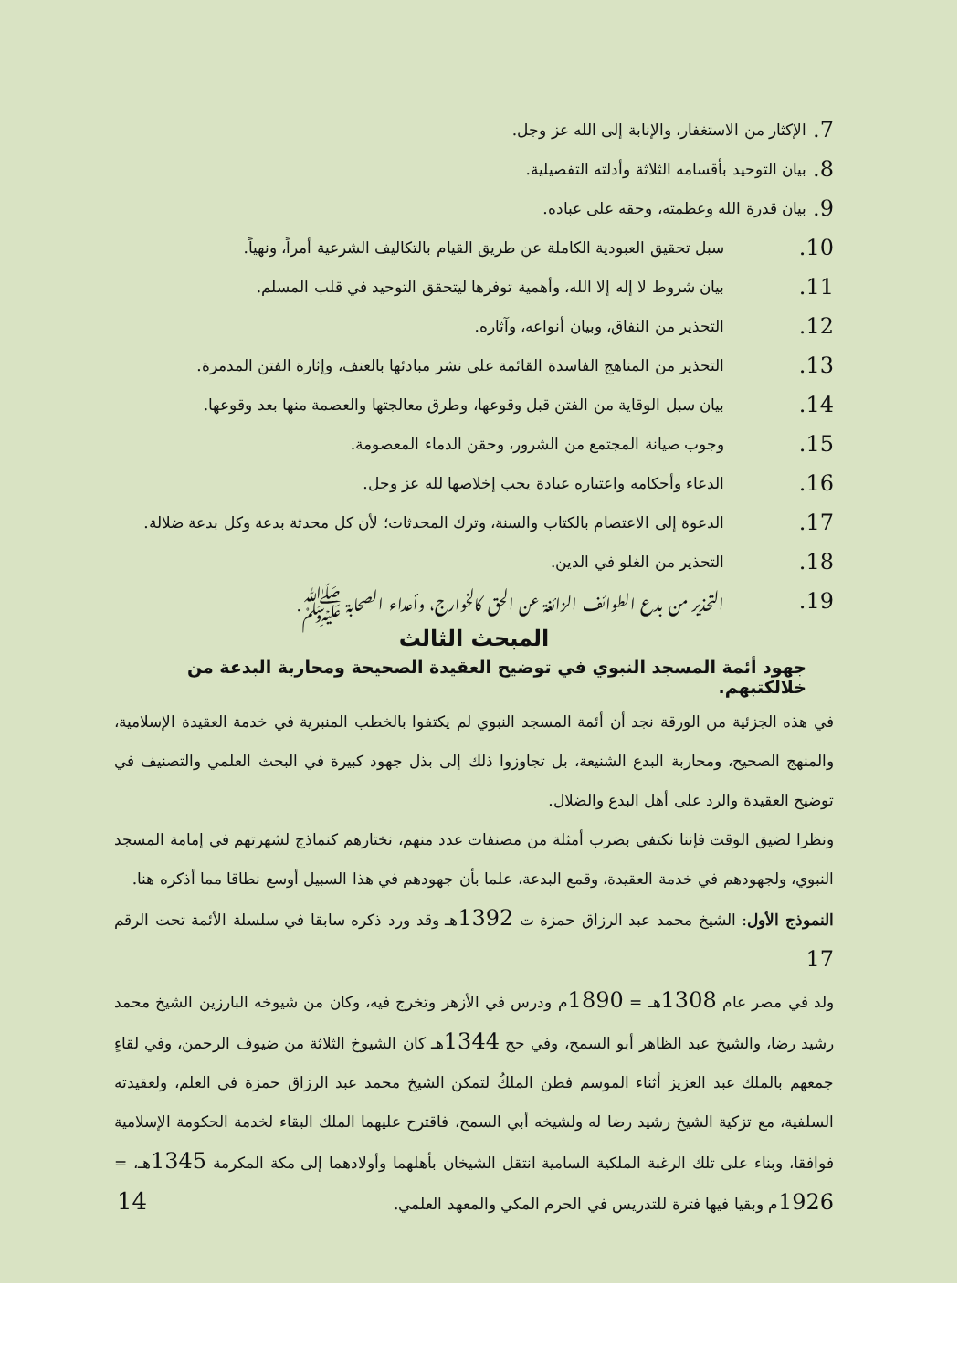7. الإكثار من الاستغفار، والإنابة إلى الله عز وجل.
8. بيان التوحيد بأقسامه الثلاثة وأدلته التفصيلية.
9. بيان قدرة الله وعظمته، وحقه على عباده.
10. سبل تحقيق العبودية الكاملة عن طريق القيام بالتكاليف الشرعية أمراً، ونهياً.
11. بيان شروط لا إله إلا الله، وأهمية توفرها ليتحقق التوحيد في قلب المسلم.
12. التحذير من النفاق، وبيان أنواعه، وآثاره.
13. التحذير من المناهج الفاسدة القائمة على نشر مبادئها بالعنف، وإثارة الفتن المدمرة.
14. بيان سبل الوقاية من الفتن قبل وقوعها، وطرق معالجتها والعصمة منها بعد وقوعها.
15. وجوب صيانة المجتمع من الشرور، وحقن الدماء المعصومة.
16. الدعاء وأحكامه واعتباره عبادة يجب إخلاصها لله عز وجل.
17. الدعوة إلى الاعتصام بالكتاب والسنة، وترك المحدثات؛ لأن كل محدثة بدعة وكل بدعة ضلالة.
18. التحذير من الغلو في الدين.
19. التحذير من بدع الطوائف الزائغة عن الحق كالخوارج، وأعداء الصحابة ﷺ.
المبحث الثالث
جهود أئمة المسجد النبوي في توضيح العقيدة الصحيحة ومحاربة البدعة من خلالكتبهم.
في هذه الجزئية من الورقة نجد أن أئمة المسجد النبوي لم يكتفوا بالخطب المنبرية في خدمة العقيدة الإسلامية، والمنهج الصحيح، ومحاربة البدع الشنيعة، بل تجاوزوا ذلك إلى بذل جهود كبيرة في البحث العلمي والتصنيف في توضيح العقيدة والرد على أهل البدع والضلال.
ونظرا لضيق الوقت فإننا نكتفي بضرب أمثلة من مصنفات عدد منهم، نختارهم كنماذج لشهرتهم في إمامة المسجد النبوي، ولجهودهم في خدمة العقيدة، وقمع البدعة، علما بأن جهودهم في هذا السبيل أوسع نطاقا مما أذكره هنا.
النموذج الأول: الشيخ محمد عبد الرزاق حمزة ت 1392هـ وقد ورد ذكره سابقا في سلسلة الأئمة تحت الرقم 17
ولد في مصر عام 1308هـ = 1890م ودرس في الأزهر وتخرج فيه، وكان من شيوخه البارزين الشيخ محمد رشيد رضا، والشيخ عبد الظاهر أبو السمح، وفي حج 1344هـ كان الشيوخ الثلاثة من ضيوف الرحمن، وفي لقاءٍ جمعهم بالملك عبد العزيز أثناء الموسم فطن الملكُ لتمكن الشيخ محمد عبد الرزاق حمزة في العلم، ولعقيدته السلفية، مع تزكية الشيخ رشيد رضا له ولشيخه أبي السمح، فاقترح عليهما الملك البقاء لخدمة الحكومة الإسلامية فوافقا، وبناء على تلك الرغبة الملكية السامية انتقل الشيخان بأهلهما وأولادهما إلى مكة المكرمة 1345هـ، = 1926م وبقيا فيها فترة للتدريس في الحرم المكي والمعهد العلمي.
14